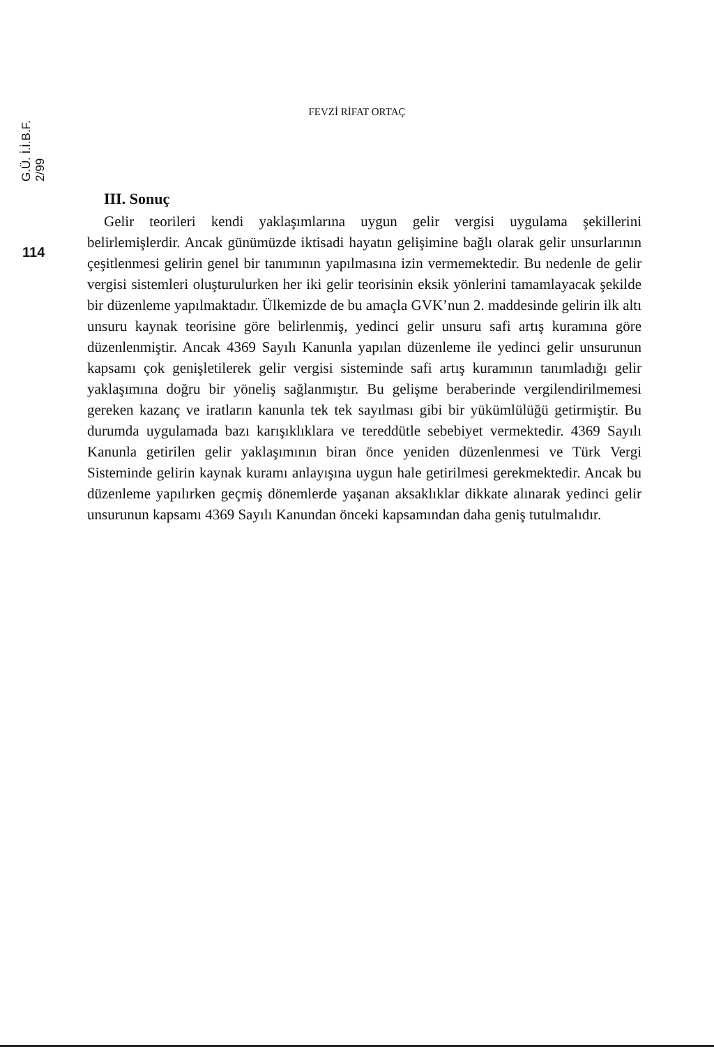G.Ü. İ.İ.B.F. 2/99
114
FEVZİ RİFAT ORTAÇ
III. Sonuç
Gelir teorileri kendi yaklaşımlarına uygun gelir vergisi uygulama şekillerini belirlemişlerdir. Ancak günümüzde iktisadi hayatın gelişimine bağlı olarak gelir unsurlarının çeşitlenmesi gelirin genel bir tanımının yapılmasına izin vermemektedir. Bu nedenle de gelir vergisi sistemleri oluşturulurken her iki gelir teorisinin eksik yönlerini tamamlayacak şekilde bir düzenleme yapılmaktadır. Ülkemizde de bu amaçla GVK’nun 2. maddesinde gelirin ilk altı unsuru kaynak teorisine göre belirlenmiş, yedinci gelir unsuru safi artış kuramına göre düzenlenmiştir. Ancak 4369 Sayılı Kanunla yapılan düzenleme ile yedinci gelir unsurunun kapsamı çok genişletilerek gelir vergisi sisteminde safi artış kuramının tanımladığı gelir yaklaşımına doğru bir yöneliş sağlanmıştır. Bu gelişme beraberinde vergilendirilmemesi gereken kazanç ve iratların kanunla tek tek sayılması gibi bir yükümlülüğü getirmiştir. Bu durumda uygulamada bazı karışıklıklara ve tereddütle sebebiyet vermektedir. 4369 Sayılı Kanunla getirilen gelir yaklaşımının biran önce yeniden düzenlenmesi ve Türk Vergi Sisteminde gelirin kaynak kuramı anlayışına uygun hale getirilmesi gerekmektedir. Ancak bu düzenleme yapılırken geçmiş dönemlerde yaşanan aksaklıklar dikkate alınarak yedinci gelir unsurunun kapsamı 4369 Sayılı Kanundan önceki kapsamından daha geniş tutulmalıdır.